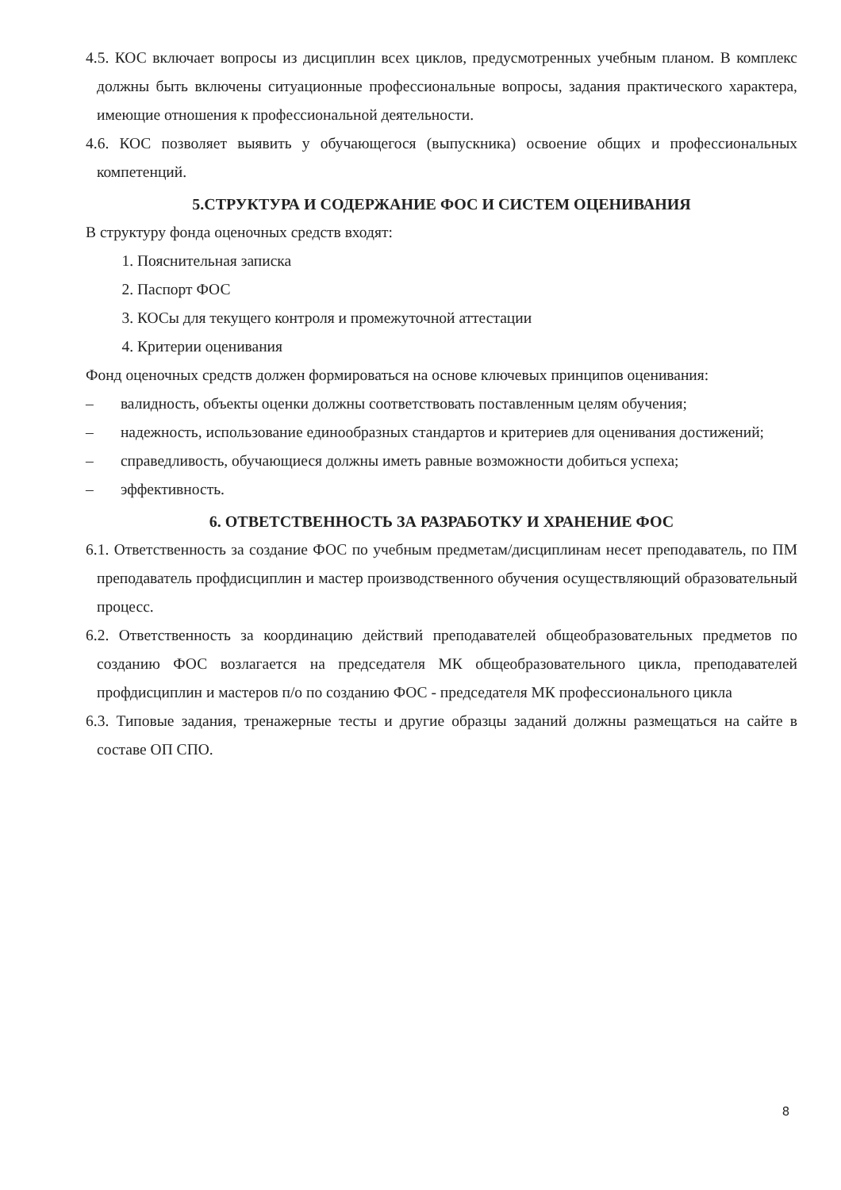4.5. КОС включает вопросы из дисциплин всех циклов, предусмотренных учебным планом. В комплекс должны быть включены ситуационные профессиональные вопросы, задания практического характера, имеющие отношения к профессиональной деятельности.
4.6. КОС позволяет выявить у обучающегося (выпускника) освоение общих и профессиональных компетенций.
5.СТРУКТУРА И СОДЕРЖАНИЕ ФОС И СИСТЕМ ОЦЕНИВАНИЯ
В структуру фонда оценочных средств входят:
1. Пояснительная записка
2. Паспорт ФОС
3. КОСы для текущего контроля и промежуточной аттестации
4. Критерии оценивания
Фонд оценочных средств должен формироваться на основе ключевых принципов оценивания:
– валидность, объекты оценки должны соответствовать поставленным целям обучения;
– надежность, использование единообразных стандартов и критериев для оценивания достижений;
– справедливость, обучающиеся должны иметь равные возможности добиться успеха;
– эффективность.
6. ОТВЕТСТВЕННОСТЬ ЗА РАЗРАБОТКУ И ХРАНЕНИЕ ФОС
6.1. Ответственность за создание ФОС по учебным предметам/дисциплинам несет преподаватель, по ПМ преподаватель профдисциплин и мастер производственного обучения осуществляющий образовательный процесс.
6.2. Ответственность за координацию действий преподавателей общеобразовательных предметов по созданию ФОС возлагается на председателя МК общеобразовательного цикла, преподавателей профдисциплин и мастеров п/о по созданию ФОС - председателя МК профессионального цикла
6.3. Типовые задания, тренажерные тесты и другие образцы заданий должны размещаться на сайте в составе ОП СПО.
8